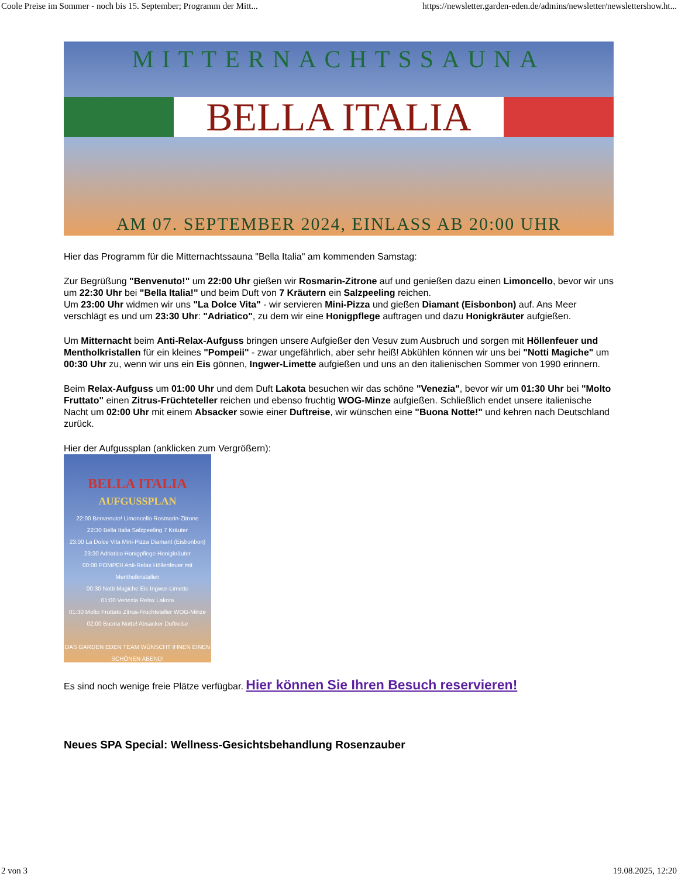Coole Preise im Sommer - noch bis 15. September; Programm der Mitt... https://newsletter.garden-eden.de/admins/newsletter/newslettershow.ht...
MITTERNACHTSSAUNA
BELLA ITALIA
AM 07. SEPTEMBER 2024, EINLASS AB 20:00 UHR
Hier das Programm für die Mitternachtssauna "Bella Italia" am kommenden Samstag:
Zur Begrüßung "Benvenuto!" um 22:00 Uhr gießen wir Rosmarin-Zitrone auf und genießen dazu einen Limoncello, bevor wir uns um 22:30 Uhr bei "Bella Italia!" und beim Duft von 7 Kräutern ein Salzpeeling reichen.
Um 23:00 Uhr widmen wir uns "La Dolce Vita" - wir servieren Mini-Pizza und gießen Diamant (Eisbonbon) auf. Ans Meer verschlägt es und um 23:30 Uhr: "Adriatico", zu dem wir eine Honigpflege auftragen und dazu Honigkräuter aufgießen.
Um Mitternacht beim Anti-Relax-Aufguss bringen unsere Aufgießer den Vesuv zum Ausbruch und sorgen mit Höllenfeuer und Mentholkristallen für ein kleines "Pompeii" - zwar ungefährlich, aber sehr heiß! Abkühlen können wir uns bei "Notti Magiche" um 00:30 Uhr zu, wenn wir uns ein Eis gönnen, Ingwer-Limette aufgießen und uns an den italienischen Sommer von 1990 erinnern.
Beim Relax-Aufguss um 01:00 Uhr und dem Duft Lakota besuchen wir das schöne "Venezia", bevor wir um 01:30 Uhr bei "Molto Fruttato" einen Zitrus-Früchteteller reichen und ebenso fruchtig WOG-Minze aufgießen. Schließlich endet unsere italienische Nacht um 02:00 Uhr mit einem Absacker sowie einer Duftreise, wir wünschen eine "Buona Notte!" und kehren nach Deutschland zurück.
Hier der Aufgussplan (anklicken zum Vergrößern):
BELLA ITALIA
AUFGUSSPLAN
22:00 Benvenuto! Limoncello Rosmarin-Zitrone
22:30 Bella Italia Salzpeeling 7 Kräuter
23:00 La Dolce Vita Mini-Pizza Diamant (Eisbonbon)
23:30 Adriatico Honigpflege Honigkräuter
00:00 POMPEII Anti-Relax Höllenfeuer mit Mentholkristallen
00:30 Notti Magiche Eis Ingwer-Limette
01:00 Venezia Relax Lakota
01:30 Molto Fruttato Zitrus-Früchteteller WOG-Minze
02:00 Buona Notte! Absacker Duftreise
DAS GARDEN EDEN TEAM WÜNSCHT IHNEN EINEN SCHÖNEN ABEND!
Es sind noch wenige freie Plätze verfügbar. Hier können Sie Ihren Besuch reservieren!
Neues SPA Special: Wellness-Gesichtsbehandlung Rosenzauber
2 von 3 19.08.2025, 12:20